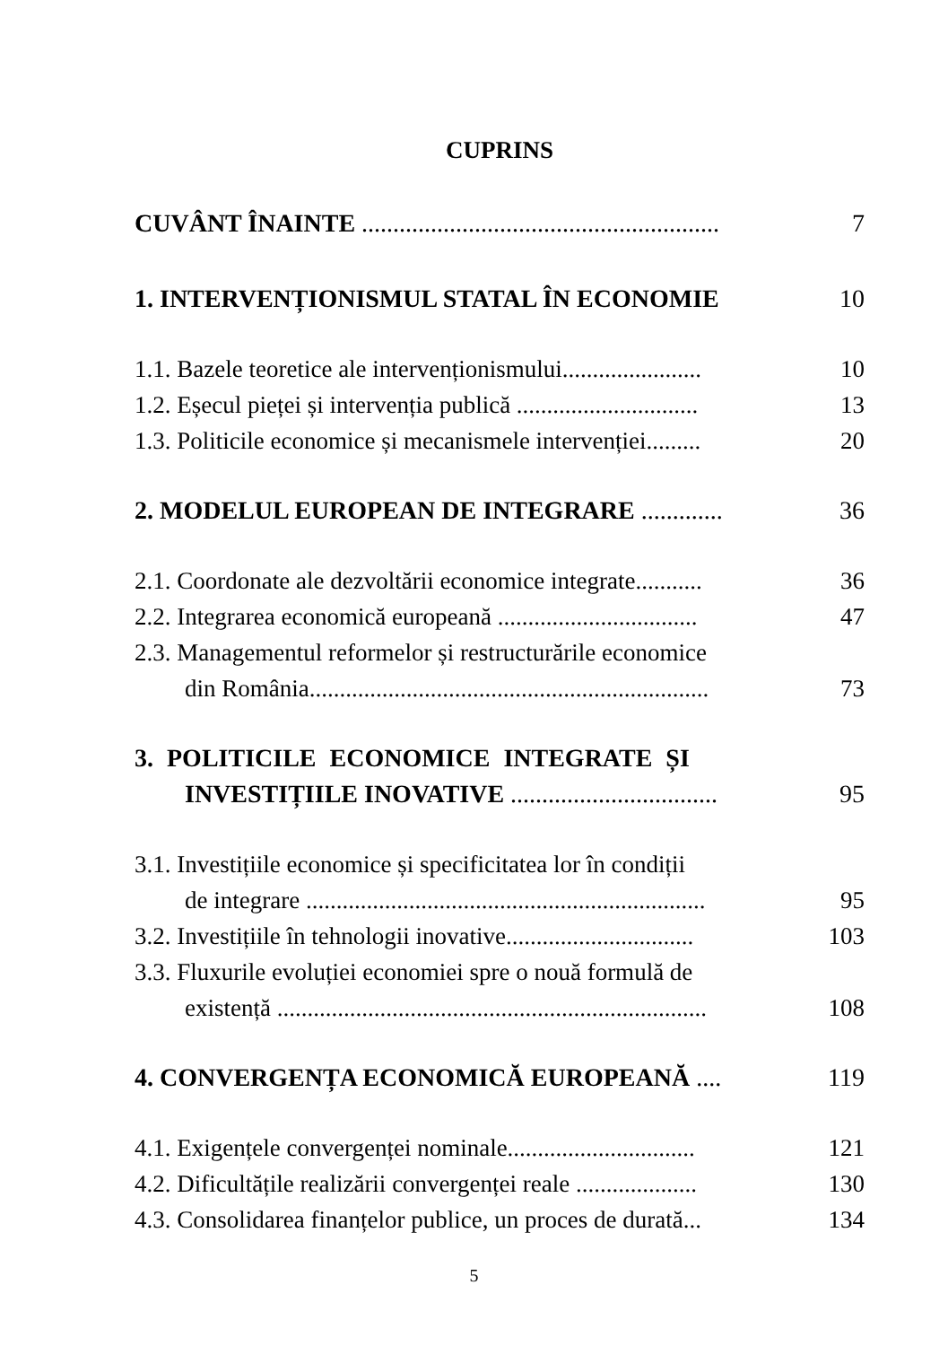CUPRINS
CUVÂNT ÎNAINTE ......................................................... 7
1. INTERVENȚIONISMUL STATAL ÎN ECONOMIE 10
1.1. Bazele teoretice ale intervenționismului....................... 10
1.2. Eșecul pieței și intervenția publică .............................. 13
1.3. Politicile economice și mecanismele intervenției......... 20
2. MODELUL EUROPEAN DE INTEGRARE ............. 36
2.1. Coordonate ale dezvoltării economice integrate........... 36
2.2. Integrarea economică europeană ................................. 47
2.3. Managementul reformelor și restructurările economice
din România.................................................................. 73
3. POLITICILE ECONOMICE INTEGRATE ȘI
INVESTIȚIILE INOVATIVE ................................. 95
3.1. Investițiile economice și specificitatea lor în condiții
de integrare .................................................................. 95
3.2. Investițiile în tehnologii inovative............................... 103
3.3. Fluxurile evoluției economiei spre o nouă formulă de
existență ....................................................................... 108
4. CONVERGENȚA ECONOMICĂ EUROPEANĂ .... 119
4.1. Exigențele convergenței nominale............................... 121
4.2. Dificultățile realizării convergenței reale .................... 130
4.3. Consolidarea finanțelor publice, un proces de durată... 134
5